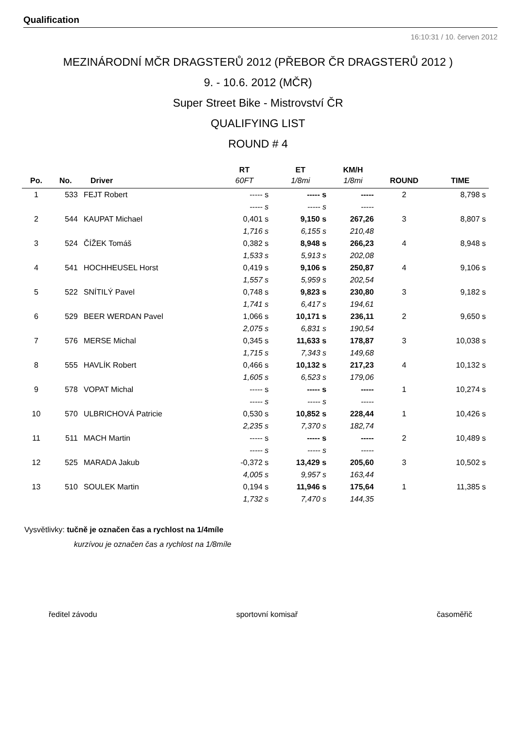Qualification
16:10:31 / 10. červen 2012
MEZINÁRODNÍ MČR DRAGSTERŮ 2012 (PŘEBOR ČR DRAGSTERŮ 2012 )
9. - 10.6. 2012 (MČR)
Super Street Bike - Mistrovství ČR
QUALIFYING LIST
ROUND # 4
| | | | RT | ET | KM/H | | |
| --- | --- | --- | --- | --- | --- | --- | --- |
| Po. | No. | Driver | 60FT | 1/8mi | 1/8mi | ROUND | TIME |
| 1 | 533 | FEJT Robert | ----- s | ----- s | ----- | 2 | 8,798 s |
| | | | ----- s | ----- s | ----- | | |
| 2 | 544 | KAUPAT Michael | 0,401 s | 9,150 s | 267,26 | 3 | 8,807 s |
| | | | 1,716 s | 6,155 s | 210,48 | | |
| 3 | 524 | ČÍŽEK Tomáš | 0,382 s | 8,948 s | 266,23 | 4 | 8,948 s |
| | | | 1,533 s | 5,913 s | 202,08 | | |
| 4 | 541 | HOCHHEUSEL Horst | 0,419 s | 9,106 s | 250,87 | 4 | 9,106 s |
| | | | 1,557 s | 5,959 s | 202,54 | | |
| 5 | 522 | SNÍTILÝ Pavel | 0,748 s | 9,823 s | 230,80 | 3 | 9,182 s |
| | | | 1,741 s | 6,417 s | 194,61 | | |
| 6 | 529 | BEER WERDAN Pavel | 1,066 s | 10,171 s | 236,11 | 2 | 9,650 s |
| | | | 2,075 s | 6,831 s | 190,54 | | |
| 7 | 576 | MERSE Michal | 0,345 s | 11,633 s | 178,87 | 3 | 10,038 s |
| | | | 1,715 s | 7,343 s | 149,68 | | |
| 8 | 555 | HAVLÍK Robert | 0,466 s | 10,132 s | 217,23 | 4 | 10,132 s |
| | | | 1,605 s | 6,523 s | 179,06 | | |
| 9 | 578 | VOPAT Michal | ----- s | ----- s | ----- | 1 | 10,274 s |
| | | | ----- s | ----- s | ----- | | |
| 10 | 570 | ULBRICHOVÁ Patricie | 0,530 s | 10,852 s | 228,44 | 1 | 10,426 s |
| | | | 2,235 s | 7,370 s | 182,74 | | |
| 11 | 511 | MACH Martin | ----- s | ----- s | ----- | 2 | 10,489 s |
| | | | ----- s | ----- s | ----- | | |
| 12 | 525 | MARADA Jakub | -0,372 s | 13,429 s | 205,60 | 3 | 10,502 s |
| | | | 4,005 s | 9,957 s | 163,44 | | |
| 13 | 510 | SOULEK Martin | 0,194 s | 11,946 s | 175,64 | 1 | 11,385 s |
| | | | 1,732 s | 7,470 s | 144,35 | | |
Vysvětlivky: tučně je označen čas a rychlost na 1/4míle
kurzívou je označen čas a rychlost na 1/8míle
ředitel závodu sportovní komisař časoměřič